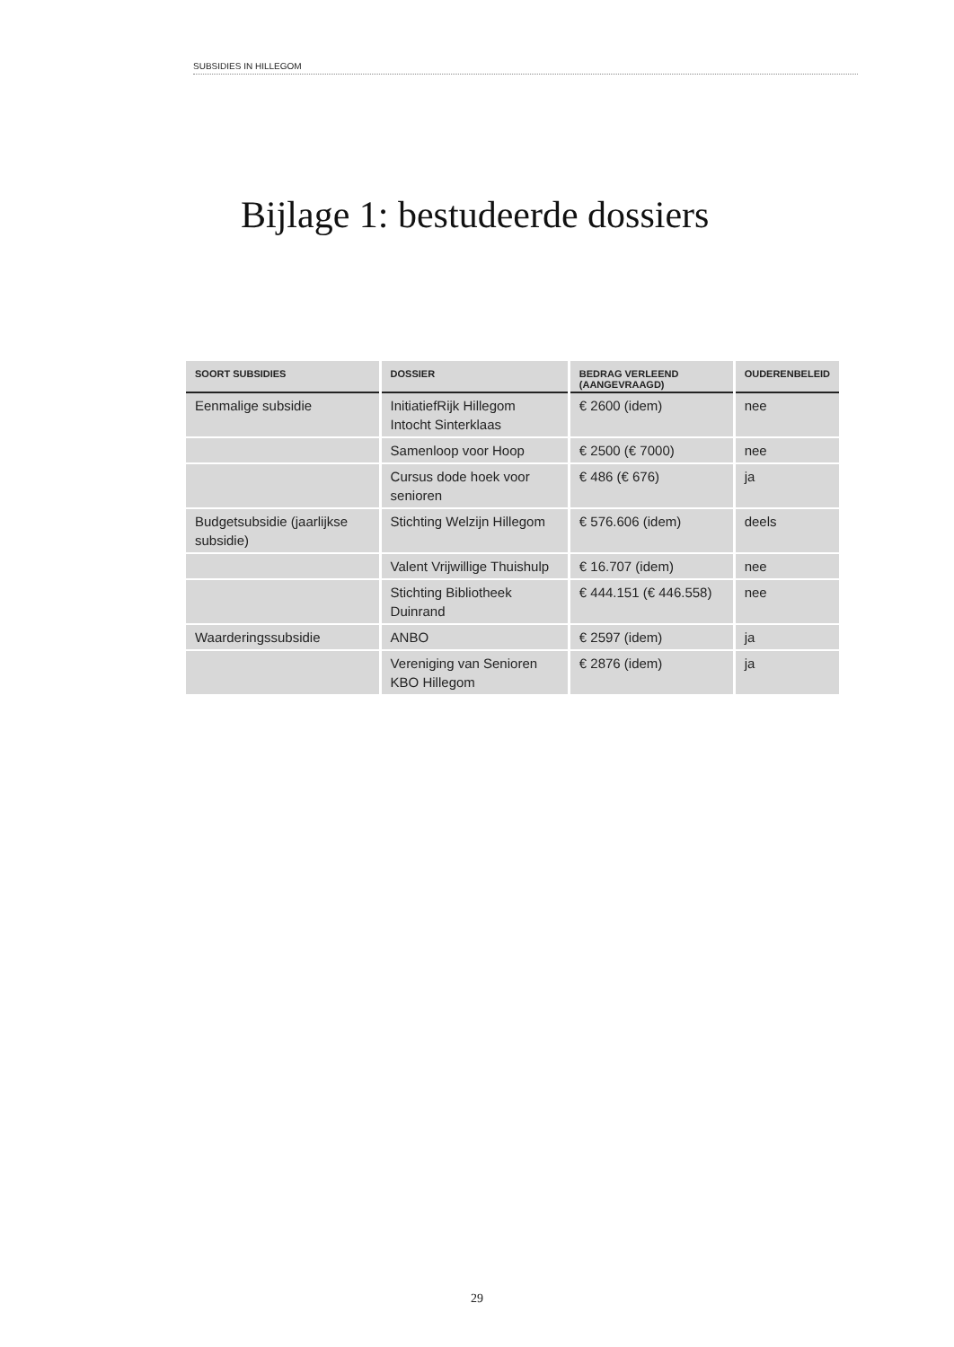SUBSIDIES IN HILLEGOM
Bijlage 1: bestudeerde dossiers
| SOORT SUBSIDIES | DOSSIER | BEDRAG VERLEEND (AANGEVRAAGD) | OUDERENBELEID |
| --- | --- | --- | --- |
| Eenmalige subsidie | InitiatiefRijk Hillegom Intocht Sinterklaas | € 2600 (idem) | nee |
| | Samenloop voor Hoop | € 2500 (€ 7000) | nee |
| | Cursus dode hoek voor senioren | € 486 (€ 676) | ja |
| Budgetsubsidie (jaarlijkse subsidie) | Stichting Welzijn Hillegom | € 576.606 (idem) | deels |
| | Valent Vrijwillige Thuishulp | € 16.707 (idem) | nee |
| | Stichting Bibliotheek Duinrand | € 444.151 (€ 446.558) | nee |
| Waarderingssubsidie | ANBO | € 2597 (idem) | ja |
| | Vereniging van Senioren KBO Hillegom | € 2876 (idem) | ja |
29